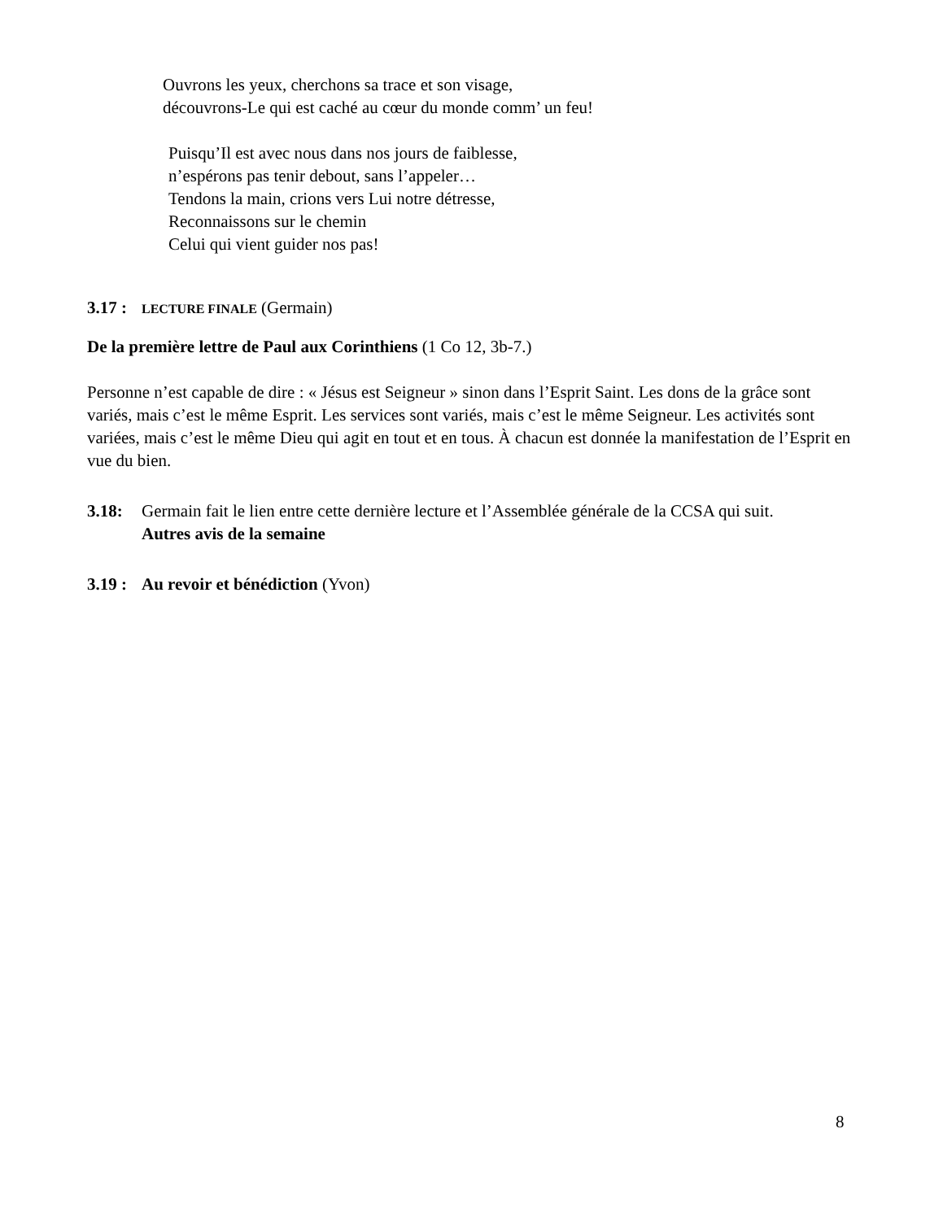Ouvrons les yeux, cherchons sa trace et son visage,
découvrons-Le qui est caché au cœur du monde comm’ un feu!
Puisqu’Il est avec nous dans nos jours de faiblesse,
n’espérons pas tenir debout, sans l’appeler…
Tendons la main, crions vers Lui notre détresse,
Reconnaissons sur le chemin
Celui qui vient guider nos pas!
3.17 : LECTURE FINALE (Germain)
De la première lettre de Paul aux Corinthiens (1 Co 12, 3b-7.)
Personne n’est capable de dire : « Jésus est Seigneur » sinon dans l’Esprit Saint. Les dons de la grâce sont variés, mais c’est le même Esprit. Les services sont variés, mais c’est le même Seigneur. Les activités sont variées, mais c’est le même Dieu qui agit en tout et en tous. À chacun est donnée la manifestation de l’Esprit en vue du bien.
3.18: Germain fait le lien entre cette dernière lecture et l’Assemblée générale de la CCSA qui suit.
Autres avis de la semaine
3.19 : Au revoir et bénédiction (Yvon)
8